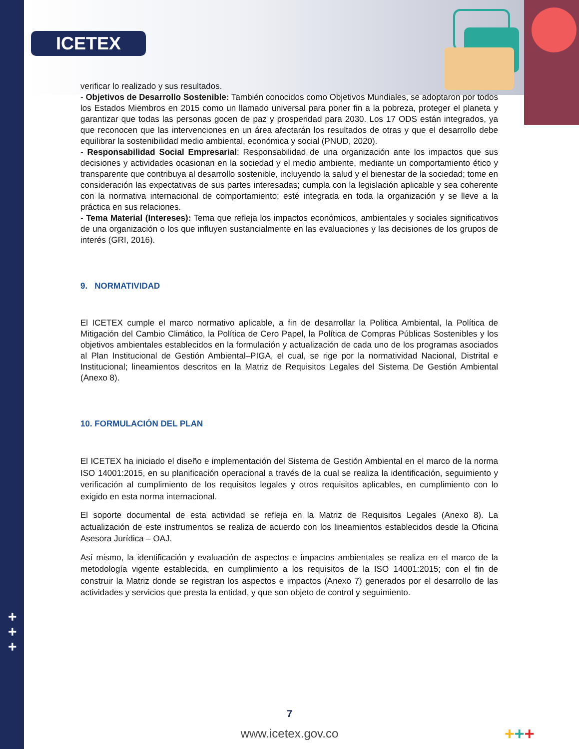ICETEX
+
+
+
verificar lo realizado y sus resultados.
- Objetivos de Desarrollo Sostenible: También conocidos como Objetivos Mundiales, se adoptaron por todos los Estados Miembros en 2015 como un llamado universal para poner fin a la pobreza, proteger el planeta y garantizar que todas las personas gocen de paz y prosperidad para 2030. Los 17 ODS están integrados, ya que reconocen que las intervenciones en un área afectarán los resultados de otras y que el desarrollo debe equilibrar la sostenibilidad medio ambiental, económica y social (PNUD, 2020).
- Responsabilidad Social Empresarial: Responsabilidad de una organización ante los impactos que sus decisiones y actividades ocasionan en la sociedad y el medio ambiente, mediante un comportamiento ético y transparente que contribuya al desarrollo sostenible, incluyendo la salud y el bienestar de la sociedad; tome en consideración las expectativas de sus partes interesadas; cumpla con la legislación aplicable y sea coherente con la normativa internacional de comportamiento; esté integrada en toda la organización y se lleve a la práctica en sus relaciones.
- Tema Material (Intereses): Tema que refleja los impactos económicos, ambientales y sociales significativos de una organización o los que influyen sustancialmente en las evaluaciones y las decisiones de los grupos de interés (GRI, 2016).
9. NORMATIVIDAD
El ICETEX cumple el marco normativo aplicable, a fin de desarrollar la Política Ambiental, la Política de Mitigación del Cambio Climático, la Política de Cero Papel, la Política de Compras Públicas Sostenibles y los objetivos ambientales establecidos en la formulación y actualización de cada uno de los programas asociados al Plan Institucional de Gestión Ambiental–PIGA, el cual, se rige por la normatividad Nacional, Distrital e Institucional; lineamientos descritos en la Matriz de Requisitos Legales del Sistema De Gestión Ambiental (Anexo 8).
10. FORMULACIÓN DEL PLAN
El ICETEX ha iniciado el diseño e implementación del Sistema de Gestión Ambiental en el marco de la norma ISO 14001:2015, en su planificación operacional a través de la cual se realiza la identificación, seguimiento y verificación al cumplimiento de los requisitos legales y otros requisitos aplicables, en cumplimiento con lo exigido en esta norma internacional.
El soporte documental de esta actividad se refleja en la Matriz de Requisitos Legales (Anexo 8). La actualización de este instrumentos se realiza de acuerdo con los lineamientos establecidos desde la Oficina Asesora Jurídica – OAJ.
Así mismo, la identificación y evaluación de aspectos e impactos ambientales se realiza en el marco de la metodología vigente establecida, en cumplimiento a los requisitos de la ISO 14001:2015; con el fin de construir la Matriz donde se registran los aspectos e impactos (Anexo 7) generados por el desarrollo de las actividades y servicios que presta la entidad, y que son objeto de control y seguimiento.
7
www.icetex.gov.co +++